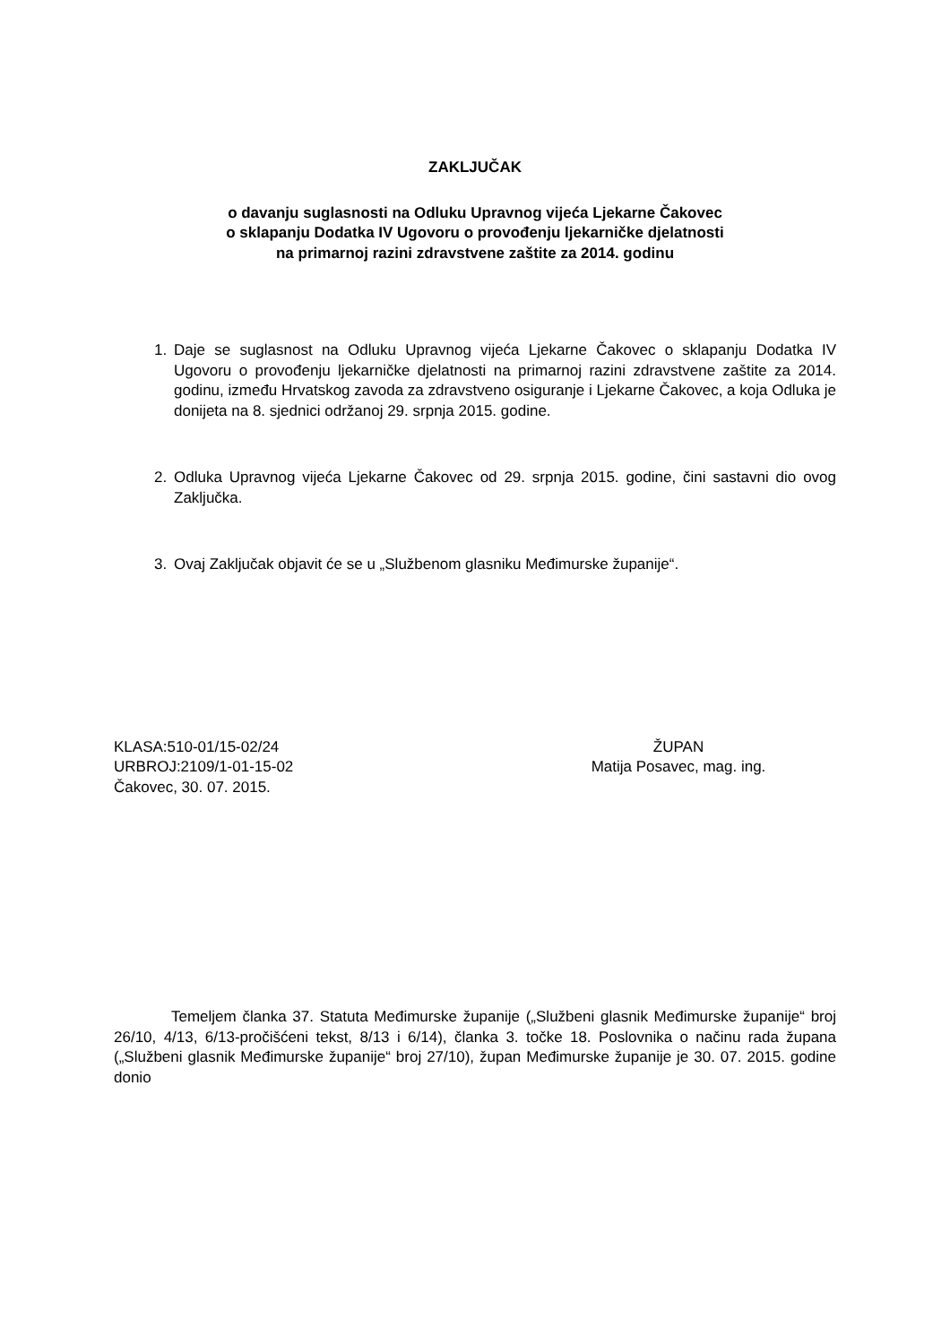ZAKLJUČAK
o davanju suglasnosti na Odluku Upravnog vijeća Ljekarne Čakovec
o sklapanju Dodatka IV Ugovoru o provođenju ljekarničke djelatnosti
na primarnoj razini zdravstvene zaštite za 2014. godinu
1. Daje se suglasnost na Odluku Upravnog vijeća Ljekarne Čakovec o sklapanju Dodatka IV Ugovoru o provođenju ljekarničke djelatnosti na primarnoj razini zdravstvene zaštite za 2014. godinu, između Hrvatskog zavoda za zdravstveno osiguranje i Ljekarne Čakovec, a koja Odluka je donijeta na 8. sjednici održanoj 29. srpnja 2015. godine.
2. Odluka Upravnog vijeća Ljekarne Čakovec od 29. srpnja 2015. godine, čini sastavni dio ovog Zaključka.
3. Ovaj Zaključak objavit će se u „Službenom glasniku Međimurske županije“.
KLASA:510-01/15-02/24
URBROJ:2109/1-01-15-02
Čakovec, 30. 07. 2015.
ŽUPAN
Matija Posavec, mag. ing.
Temeljem članka 37. Statuta Međimurske županije („Službeni glasnik Međimurske županije“ broj 26/10, 4/13, 6/13-pročišćeni tekst, 8/13 i 6/14), članka 3. točke 18. Poslovnika o načinu rada župana („Službeni glasnik Međimurske županije“ broj 27/10), župan Međimurske županije je 30. 07. 2015. godine donio